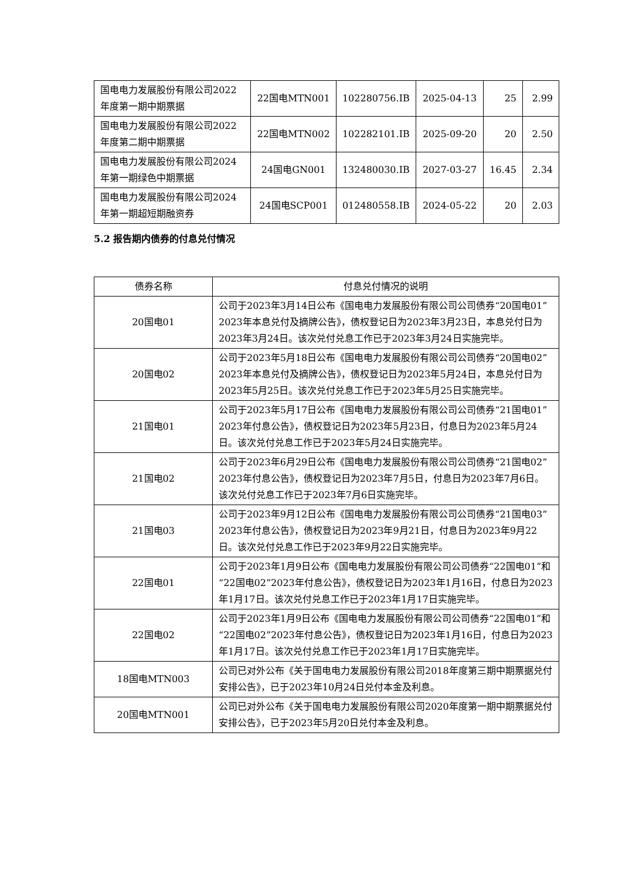| 国电电力发展股份有限公司2022年度第一期中期票据 | 22国电MTN001 | 102280756.IB | 2025-04-13 | 25 | 2.99 |
| 国电电力发展股份有限公司2022年度第二期中期票据 | 22国电MTN002 | 102282101.IB | 2025-09-20 | 20 | 2.50 |
| 国电电力发展股份有限公司2024年第一期绿色中期票据 | 24国电GN001 | 132480030.IB | 2027-03-27 | 16.45 | 2.34 |
| 国电电力发展股份有限公司2024年第一期超短期融资券 | 24国电SCP001 | 012480558.IB | 2024-05-22 | 20 | 2.03 |
5.2 报告期内债券的付息兑付情况
| 债券名称 | 付息兑付情况的说明 |
| --- | --- |
| 20国电01 | 公司于2023年3月14日公布《国电电力发展股份有限公司公司债券“20国电01”2023年本息兑付及摘牌公告》，债权登记日为2023年3月23日，本息兑付日为2023年3月24日。该次兑付兑息工作已于2023年3月24日实施完毕。 |
| 20国电02 | 公司于2023年5月18日公布《国电电力发展股份有限公司公司债券“20国电02”2023年本息兑付及摘牌公告》，债权登记日为2023年5月24日，本息兑付日为2023年5月25日。该次兑付兑息工作已于2023年5月25日实施完毕。 |
| 21国电01 | 公司于2023年5月17日公布《国电电力发展股份有限公司公司债券“21国电01”2023年付息公告》，债权登记日为2023年5月23日，付息日为2023年5月24日。该次兑付兑息工作已于2023年5月24日实施完毕。 |
| 21国电02 | 公司于2023年6月29日公布《国电电力发展股份有限公司公司债券“21国电02”2023年付息公告》，债权登记日为2023年7月5日，付息日为2023年7月6日。该次兑付兑息工作已于2023年7月6日实施完毕。 |
| 21国电03 | 公司于2023年9月12日公布《国电电力发展股份有限公司公司债券“21国电03”2023年付息公告》，债权登记日为2023年9月21日，付息日为2023年9月22日。该次兑付兑息工作已于2023年9月22日实施完毕。 |
| 22国电01 | 公司于2023年1月9日公布《国电电力发展股份有限公司公司债券“22国电01”和“22国电02”2023年付息公告》，债权登记日为2023年1月16日，付息日为2023年1月17日。该次兑付兑息工作已于2023年1月17日实施完毕。 |
| 22国电02 | 公司于2023年1月9日公布《国电电力发展股份有限公司公司债券“22国电01”和“22国电02”2023年付息公告》，债权登记日为2023年1月16日，付息日为2023年1月17日。该次兑付兑息工作已于2023年1月17日实施完毕。 |
| 18国电MTN003 | 公司已对外公布《关于国电电力发展股份有限公司2018年度第三期中期票据兑付安排公告》，已于2023年10月24日兑付本金及利息。 |
| 20国电MTN001 | 公司已对外公布《关于国电电力发展股份有限公司2020年度第一期中期票据兑付安排公告》，已于2023年5月20日兑付本金及利息。 |